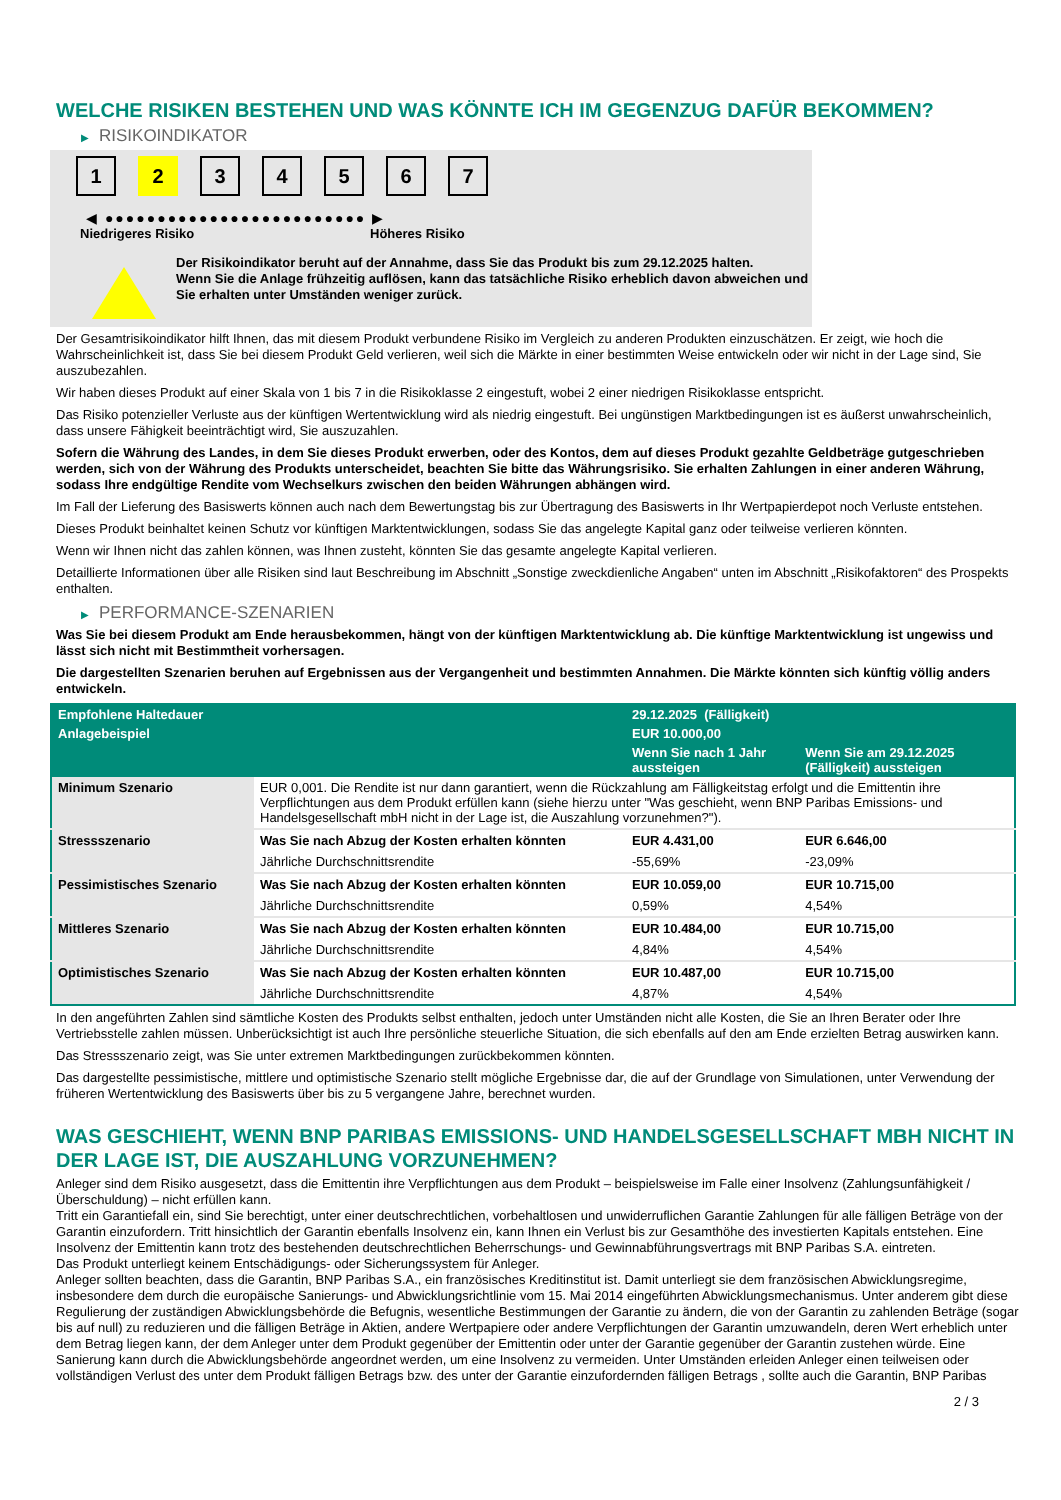WELCHE RISIKEN BESTEHEN UND WAS KÖNNTE ICH IM GEGENZUG DAFÜR BEKOMMEN?
▶ RISIKOINDIKATOR
1 2 3 4 5 6 7
◀ ●●●●●●●●●●●●●●●●●●●●●●●●● ▶
Niedrigeres Risiko Höheres Risiko
Der Risikoindikator beruht auf der Annahme, dass Sie das Produkt bis zum 29.12.2025 halten.
Wenn Sie die Anlage frühzeitig auflösen, kann das tatsächliche Risiko erheblich davon abweichen und Sie erhalten unter Umständen weniger zurück.
Der Gesamtrisikoindikator hilft Ihnen, das mit diesem Produkt verbundene Risiko im Vergleich zu anderen Produkten einzuschätzen. Er zeigt, wie hoch die Wahrscheinlichkeit ist, dass Sie bei diesem Produkt Geld verlieren, weil sich die Märkte in einer bestimmten Weise entwickeln oder wir nicht in der Lage sind, Sie auszubezahlen.
Wir haben dieses Produkt auf einer Skala von 1 bis 7 in die Risikoklasse 2 eingestuft, wobei 2 einer niedrigen Risikoklasse entspricht.
Das Risiko potenzieller Verluste aus der künftigen Wertentwicklung wird als niedrig eingestuft. Bei ungünstigen Marktbedingungen ist es äußerst unwahrscheinlich, dass unsere Fähigkeit beeinträchtigt wird, Sie auszuzahlen.
Sofern die Währung des Landes, in dem Sie dieses Produkt erwerben, oder des Kontos, dem auf dieses Produkt gezahlte Geldbeträge gutgeschrieben werden, sich von der Währung des Produkts unterscheidet, beachten Sie bitte das Währungsrisiko. Sie erhalten Zahlungen in einer anderen Währung, sodass Ihre endgültige Rendite vom Wechselkurs zwischen den beiden Währungen abhängen wird.
Im Fall der Lieferung des Basiswerts können auch nach dem Bewertungstag bis zur Übertragung des Basiswerts in Ihr Wertpapierdepot noch Verluste entstehen.
Dieses Produkt beinhaltet keinen Schutz vor künftigen Marktentwicklungen, sodass Sie das angelegte Kapital ganz oder teilweise verlieren könnten.
Wenn wir Ihnen nicht das zahlen können, was Ihnen zusteht, könnten Sie das gesamte angelegte Kapital verlieren.
Detaillierte Informationen über alle Risiken sind laut Beschreibung im Abschnitt „Sonstige zweckdienliche Angaben“ unten im Abschnitt „Risikofaktoren“ des Prospekts enthalten.
▶ PERFORMANCE-SZENARIEN
Was Sie bei diesem Produkt am Ende herausbekommen, hängt von der künftigen Marktentwicklung ab. Die künftige Marktentwicklung ist ungewiss und lässt sich nicht mit Bestimmtheit vorhersagen.
Die dargestellten Szenarien beruhen auf Ergebnissen aus der Vergangenheit und bestimmten Annahmen. Die Märkte könnten sich künftig völlig anders entwickeln.
| Empfohlene Haltedauer | | 29.12.2025 (Fälligkeit) | |
| --- | --- | --- | --- |
| Anlagebeispiel | | EUR 10.000,00 | |
| | | Wenn Sie nach 1 Jahr aussteigen | Wenn Sie am 29.12.2025 (Fälligkeit) aussteigen |
| Minimum Szenario | EUR 0,001. Die Rendite ist nur dann garantiert, wenn die Rückzahlung am Fälligkeitstag erfolgt und die Emittentin ihre Verpflichtungen aus dem Produkt erfüllen kann (siehe hierzu unter "Was geschieht, wenn BNP Paribas Emissions- und Handelsgesellschaft mbH nicht in der Lage ist, die Auszahlung vorzunehmen?"). | | |
| Stressszenario | Was Sie nach Abzug der Kosten erhalten könnten | EUR 4.431,00 | EUR 6.646,00 |
| | Jährliche Durchschnittsrendite | -55,69% | -23,09% |
| Pessimistisches Szenario | Was Sie nach Abzug der Kosten erhalten könnten | EUR 10.059,00 | EUR 10.715,00 |
| | Jährliche Durchschnittsrendite | 0,59% | 4,54% |
| Mittleres Szenario | Was Sie nach Abzug der Kosten erhalten könnten | EUR 10.484,00 | EUR 10.715,00 |
| | Jährliche Durchschnittsrendite | 4,84% | 4,54% |
| Optimistisches Szenario | Was Sie nach Abzug der Kosten erhalten könnten | EUR 10.487,00 | EUR 10.715,00 |
| | Jährliche Durchschnittsrendite | 4,87% | 4,54% |
In den angeführten Zahlen sind sämtliche Kosten des Produkts selbst enthalten, jedoch unter Umständen nicht alle Kosten, die Sie an Ihren Berater oder Ihre Vertriebsstelle zahlen müssen. Unberücksichtigt ist auch Ihre persönliche steuerliche Situation, die sich ebenfalls auf den am Ende erzielten Betrag auswirken kann.
Das Stressszenario zeigt, was Sie unter extremen Marktbedingungen zurückbekommen könnten.
Das dargestellte pessimistische, mittlere und optimistische Szenario stellt mögliche Ergebnisse dar, die auf der Grundlage von Simulationen, unter Verwendung der früheren Wertentwicklung des Basiswerts über bis zu 5 vergangene Jahre, berechnet wurden.
WAS GESCHIEHT, WENN BNP PARIBAS EMISSIONS- UND HANDELSGESELLSCHAFT MBH NICHT IN DER LAGE IST, DIE AUSZAHLUNG VORZUNEHMEN?
Anleger sind dem Risiko ausgesetzt, dass die Emittentin ihre Verpflichtungen aus dem Produkt – beispielsweise im Falle einer Insolvenz (Zahlungsunfähigkeit / Überschuldung) – nicht erfüllen kann.
Tritt ein Garantiefall ein, sind Sie berechtigt, unter einer deutschrechtlichen, vorbehaltlosen und unwiderruflichen Garantie Zahlungen für alle fälligen Beträge von der Garantin einzufordern. Tritt hinsichtlich der Garantin ebenfalls Insolvenz ein, kann Ihnen ein Verlust bis zur Gesamthöhe des investierten Kapitals entstehen. Eine Insolvenz der Emittentin kann trotz des bestehenden deutschrechtlichen Beherrschungs- und Gewinnabführungsvertrags mit BNP Paribas S.A. eintreten.
Das Produkt unterliegt keinem Entschädigungs- oder Sicherungssystem für Anleger.
Anleger sollten beachten, dass die Garantin, BNP Paribas S.A., ein französisches Kreditinstitut ist. Damit unterliegt sie dem französischen Abwicklungsregime, insbesondere dem durch die europäische Sanierungs- und Abwicklungsrichtlinie vom 15. Mai 2014 eingeführten Abwicklungsmechanismus. Unter anderem gibt diese Regulierung der zuständigen Abwicklungsbehörde die Befugnis, wesentliche Bestimmungen der Garantie zu ändern, die von der Garantin zu zahlenden Beträge (sogar bis auf null) zu reduzieren und die fälligen Beträge in Aktien, andere Wertpapiere oder andere Verpflichtungen der Garantin umzuwandeln, deren Wert erheblich unter dem Betrag liegen kann, der dem Anleger unter dem Produkt gegenüber der Emittentin oder unter der Garantie gegenüber der Garantin zustehen würde. Eine Sanierung kann durch die Abwicklungsbehörde angeordnet werden, um eine Insolvenz zu vermeiden. Unter Umständen erleiden Anleger einen teilweisen oder vollständigen Verlust des unter dem Produkt fälligen Betrags bzw. des unter der Garantie einzufordernden fälligen Betrags , sollte auch die Garantin, BNP Paribas
2 / 3